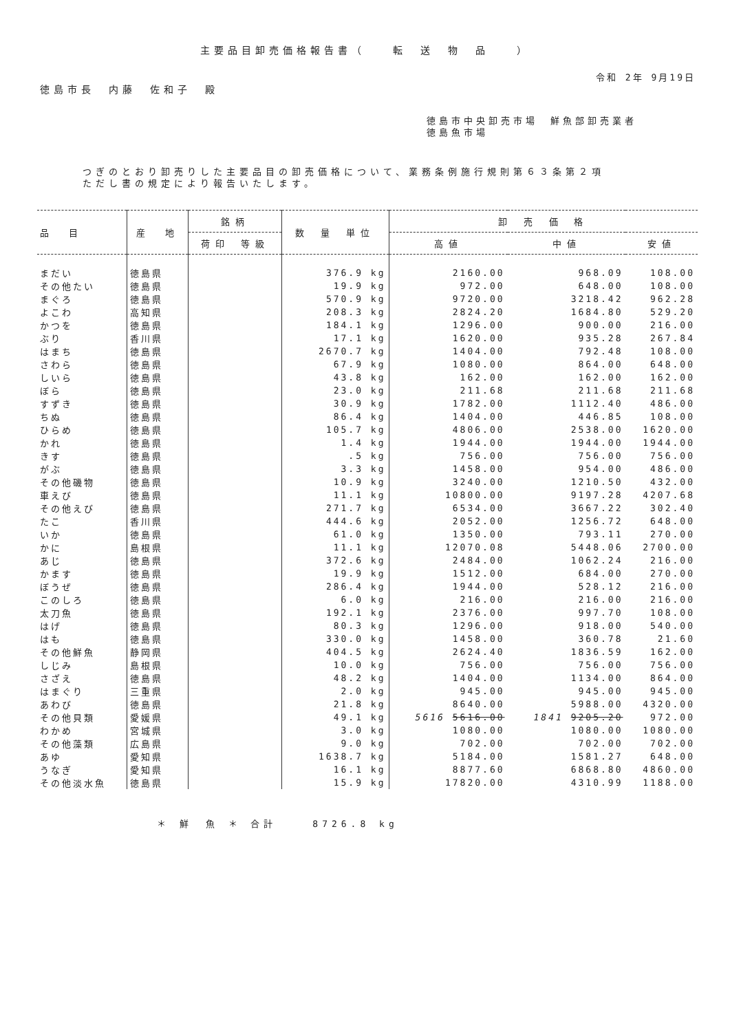主要品目卸売価格報告書（　　転　送　物　品　　）
令和 2年 9月19日
徳島市長　内藤　佐和子　殿
徳島市中央卸売市場　鮮魚部卸売業者
徳島魚市場
つぎのとおり卸売りした主要品目の卸売価格について、業務条例施行規則第６３条第２項
ただし書の規定により報告いたします。
| 品 目 | 産 地 | 銘柄 | 数 量 単位 | 卸 売 価 格 | | |
| --- | --- | --- | --- | --- | --- | --- |
| | | 荷印 等級 | | 高値 | 中値 | 安値 |
| まだい | 徳島県 | | 376.9 kg | 2160.00 | 968.09 | 108.00 |
| その他たい | 徳島県 | | 19.9 kg | 972.00 | 648.00 | 108.00 |
| まぐろ | 徳島県 | | 570.9 kg | 9720.00 | 3218.42 | 962.28 |
| よこわ | 高知県 | | 208.3 kg | 2824.20 | 1684.80 | 529.20 |
| かつを | 徳島県 | | 184.1 kg | 1296.00 | 900.00 | 216.00 |
| ぶり | 香川県 | | 17.1 kg | 1620.00 | 935.28 | 267.84 |
| はまち | 徳島県 | | 2670.7 kg | 1404.00 | 792.48 | 108.00 |
| さわら | 徳島県 | | 67.9 kg | 1080.00 | 864.00 | 648.00 |
| しいら | 徳島県 | | 43.8 kg | 162.00 | 162.00 | 162.00 |
| ぼら | 徳島県 | | 23.0 kg | 211.68 | 211.68 | 211.68 |
| すずき | 徳島県 | | 30.9 kg | 1782.00 | 1112.40 | 486.00 |
| ちぬ | 徳島県 | | 86.4 kg | 1404.00 | 446.85 | 108.00 |
| ひらめ | 徳島県 | | 105.7 kg | 4806.00 | 2538.00 | 1620.00 |
| かれ | 徳島県 | | 1.4 kg | 1944.00 | 1944.00 | 1944.00 |
| きす | 徳島県 | | .5 kg | 756.00 | 756.00 | 756.00 |
| がぶ | 徳島県 | | 3.3 kg | 1458.00 | 954.00 | 486.00 |
| その他磯物 | 徳島県 | | 10.9 kg | 3240.00 | 1210.50 | 432.00 |
| 車えび | 徳島県 | | 11.1 kg | 10800.00 | 9197.28 | 4207.68 |
| その他えび | 徳島県 | | 271.7 kg | 6534.00 | 3667.22 | 302.40 |
| たこ | 香川県 | | 444.6 kg | 2052.00 | 1256.72 | 648.00 |
| いか | 徳島県 | | 61.0 kg | 1350.00 | 793.11 | 270.00 |
| かに | 島根県 | | 11.1 kg | 12070.08 | 5448.06 | 2700.00 |
| あじ | 徳島県 | | 372.6 kg | 2484.00 | 1062.24 | 216.00 |
| かます | 徳島県 | | 19.9 kg | 1512.00 | 684.00 | 270.00 |
| ぼうぜ | 徳島県 | | 286.4 kg | 1944.00 | 528.12 | 216.00 |
| このしろ | 徳島県 | | 6.0 kg | 216.00 | 216.00 | 216.00 |
| 太刀魚 | 徳島県 | | 192.1 kg | 2376.00 | 997.70 | 108.00 |
| はげ | 徳島県 | | 80.3 kg | 1296.00 | 918.00 | 540.00 |
| はも | 徳島県 | | 330.0 kg | 1458.00 | 360.78 | 21.60 |
| その他鮮魚 | 静岡県 | | 404.5 kg | 2624.40 | 1836.59 | 162.00 |
| しじみ | 島根県 | | 10.0 kg | 756.00 | 756.00 | 756.00 |
| さざえ | 徳島県 | | 48.2 kg | 1404.00 | 1134.00 | 864.00 |
| はまぐり | 三重県 | | 2.0 kg | 945.00 | 945.00 | 945.00 |
| あわび | 徳島県 | | 21.8 kg | 8640.00 | 5988.00 | 4320.00 |
| その他貝類 | 愛媛県 | | 49.1 kg | 5616 5616.00 | 1841 9205.20 | 972.00 |
| わかめ | 宮城県 | | 3.0 kg | 1080.00 | 1080.00 | 1080.00 |
| その他藻類 | 広島県 | | 9.0 kg | 702.00 | 702.00 | 702.00 |
| あゆ | 愛知県 | | 1638.7 kg | 5184.00 | 1581.27 | 648.00 |
| うなぎ | 愛知県 | | 16.1 kg | 8877.60 | 6868.80 | 4860.00 |
| その他淡水魚 | 徳島県 | | 15.9 kg | 17820.00 | 4310.99 | 1188.00 |
＊ 鮮　魚 ＊ 合計　　 8726.8 kg